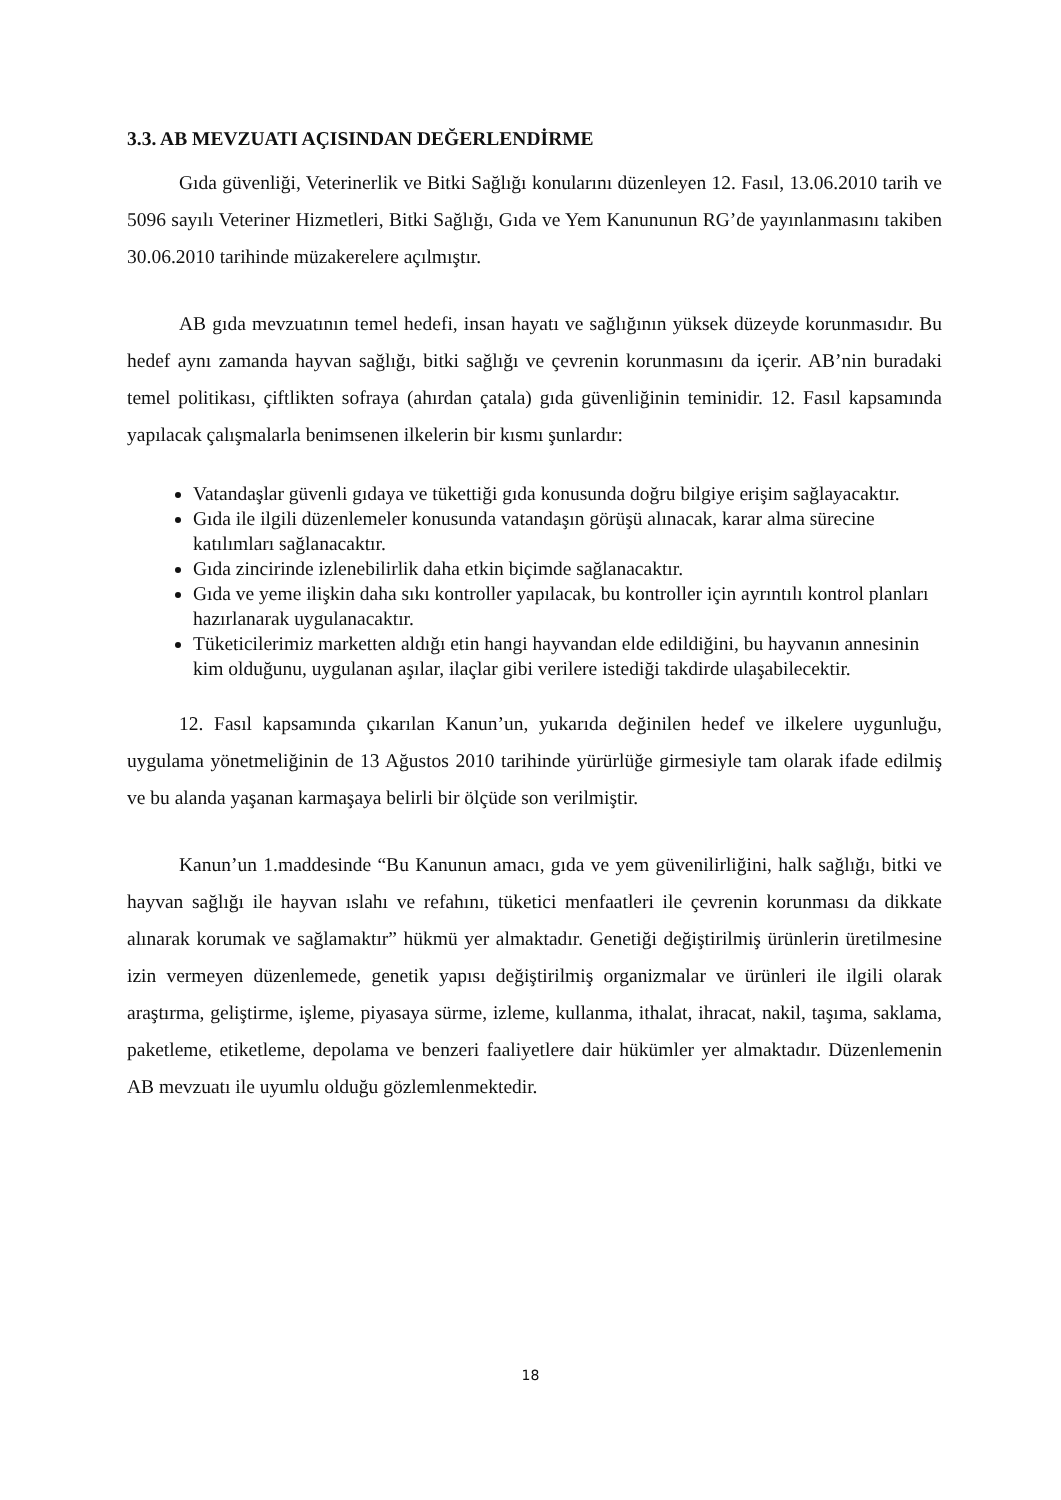3.3. AB MEVZUATI AÇISINDAN DEĞERLENDİRME
Gıda güvenliği, Veterinerlik ve Bitki Sağlığı konularını düzenleyen 12. Fasıl, 13.06.2010 tarih ve 5096 sayılı Veteriner Hizmetleri, Bitki Sağlığı, Gıda ve Yem Kanununun RG’de yayınlanmasını takiben 30.06.2010 tarihinde müzakerelere açılmıştır.
AB gıda mevzuatının temel hedefi, insan hayatı ve sağlığının yüksek düzeyde korunmasıdır. Bu hedef aynı zamanda hayvan sağlığı, bitki sağlığı ve çevrenin korunmasını da içerir. AB’nin buradaki temel politikası, çiftlikten sofraya (ahırdan çatala) gıda güvenliğinin teminidir. 12. Fasıl kapsamında yapılacak çalışmalarla benimsenen ilkelerin bir kısmı şunlardır:
Vatandaşlar güvenli gıdaya ve tükettiği gıda konusunda doğru bilgiye erişim sağlayacaktır.
Gıda ile ilgili düzenlemeler konusunda vatandaşın görüşü alınacak, karar alma sürecine katılımları sağlanacaktır.
Gıda zincirinde izlenebilirlik daha etkin biçimde sağlanacaktır.
Gıda ve yeme ilişkin daha sıkı kontroller yapılacak, bu kontroller için ayrıntılı kontrol planları hazırlanarak uygulanacaktır.
Tüketicilerimiz marketten aldığı etin hangi hayvandan elde edildiğini, bu hayvanın annesinin kim olduğunu, uygulanan aşılar, ilaçlar gibi verilere istediği takdirde ulaşabilecektir.
12. Fasıl kapsamında çıkarılan Kanun’un, yukarıda değinilen hedef ve ilkelere uygunluğu, uygulama yönetmeliğinin de 13 Ağustos 2010 tarihinde yürürlüğe girmesiyle tam olarak ifade edilmiş ve bu alanda yaşanan karmaşaya belirli bir ölçüde son verilmiştir.
Kanun’un 1.maddesinde “Bu Kanunun amacı, gıda ve yem güvenilirliğini, halk sağlığı, bitki ve hayvan sağlığı ile hayvan ıslahı ve refahını, tüketici menfaatleri ile çevrenin korunması da dikkate alınarak korumak ve sağlamaktır” hükmü yer almaktadır. Genetiği değiştirilmiş ürünlerin üretilmesine izin vermeyen düzenlemede, genetik yapısı değiştirilmiş organizmalar ve ürünleri ile ilgili olarak araştırma, geliştirme, işleme, piyasaya sürme, izleme, kullanma, ithalat, ihracat, nakil, taşıma, saklama, paketleme, etiketleme, depolama ve benzeri faaliyetlere dair hükümler yer almaktadır. Düzenlemenin AB mevzuatı ile uyumlu olduğu gözlemlenmektedir.
18